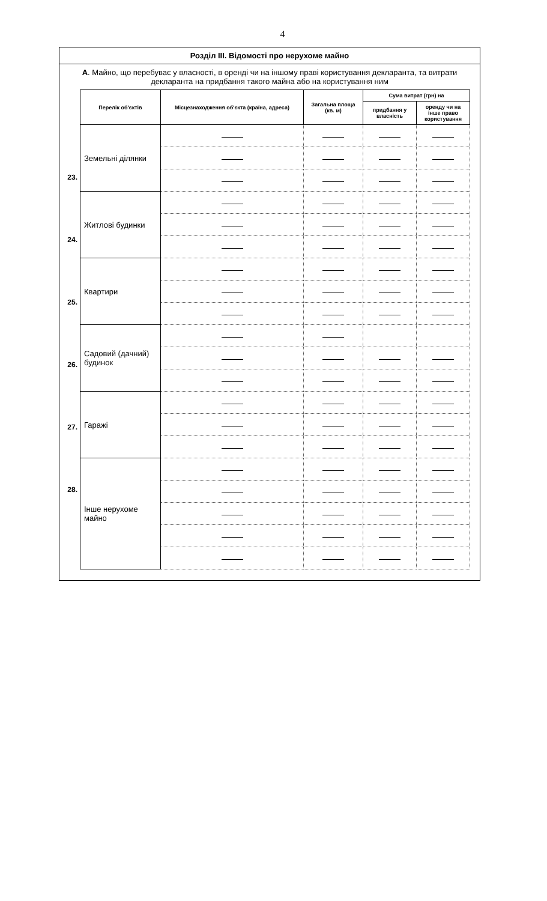4
Розділ III. Відомості про нерухоме майно
А. Майно, що перебуває у власності, в оренді чи на іншому праві користування декларанта, та витрати декларанта на придбання такого майна або на користування ним
23.
24.
25.
26.
27.
28.
| Перелік об'єктів | Місцезнаходження об'єкта (країна, адреса) | Загальна площа (кв. м) | Сума витрат (грн) на | |
| --- | --- | --- | --- | --- |
| | | | придбання у власність | оренду чи на інше право користування |
| Земельні ділянки | | | | |
| Житлові будинки | | | | |
| Квартири | | | | |
| Садовий (дачний) будинок | | | | |
| Гаражі | | | | |
| Інше нерухоме майно | | | | |